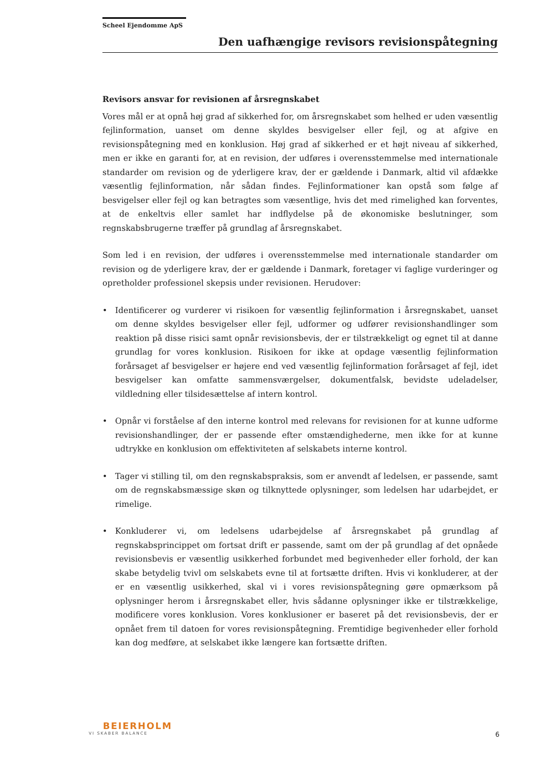Scheel Ejendomme ApS
Den uafhængige revisors revisionspåtegning
Revisors ansvar for revisionen af årsregnskabet
Vores mål er at opnå høj grad af sikkerhed for, om årsregnskabet som helhed er uden væsentlig fejlinformation, uanset om denne skyldes besvigelser eller fejl, og at afgive en revisionspåtegning med en konklusion. Høj grad af sikkerhed er et højt niveau af sikkerhed, men er ikke en garanti for, at en revision, der udføres i overensstemmelse med internationale standarder om revision og de yderligere krav, der er gældende i Danmark, altid vil afdække væsentlig fejlinformation, når sådan findes. Fejlinformationer kan opstå som følge af besvigelser eller fejl og kan betragtes som væsentlige, hvis det med rimelighed kan forventes, at de enkeltvis eller samlet har indflydelse på de økonomiske beslutninger, som regnskabsbrugerne træffer på grundlag af årsregnskabet.
Som led i en revision, der udføres i overensstemmelse med internationale standarder om revision og de yderligere krav, der er gældende i Danmark, foretager vi faglige vurderinger og opretholder professionel skepsis under revisionen. Herudover:
• Identificerer og vurderer vi risikoen for væsentlig fejlinformation i årsregnskabet, uanset om denne skyldes besvigelser eller fejl, udformer og udfører revisionshandlinger som reaktion på disse risici samt opnår revisionsbevis, der er tilstrækkeligt og egnet til at danne grundlag for vores konklusion. Risikoen for ikke at opdage væsentlig fejlinformation forårsaget af besvigelser er højere end ved væsentlig fejlinformation forårsaget af fejl, idet besvigelser kan omfatte sammensværgelser, dokumentfalsk, bevidste udeladelser, vildledning eller tilsidesættelse af intern kontrol.
• Opnår vi forståelse af den interne kontrol med relevans for revisionen for at kunne udforme revisionshandlinger, der er passende efter omstændighederne, men ikke for at kunne udtrykke en konklusion om effektiviteten af selskabets interne kontrol.
• Tager vi stilling til, om den regnskabspraksis, som er anvendt af ledelsen, er passende, samt om de regnskabsmæssige skøn og tilknyttede oplysninger, som ledelsen har udarbejdet, er rimelige.
• Konkluderer vi, om ledelsens udarbejdelse af årsregnskabet på grundlag af regnskabsprincippet om fortsat drift er passende, samt om der på grundlag af det opnåede revisionsbevis er væsentlig usikkerhed forbundet med begivenheder eller forhold, der kan skabe betydelig tvivl om selskabets evne til at fortsætte driften. Hvis vi konkluderer, at der er en væsentlig usikkerhed, skal vi i vores revisionspåtegning gøre opmærksom på oplysninger herom i årsregnskabet eller, hvis sådanne oplysninger ikke er tilstrækkelige, modificere vores konklusion. Vores konklusioner er baseret på det revisionsbevis, der er opnået frem til datoen for vores revisionspåtegning. Fremtidige begivenheder eller forhold kan dog medføre, at selskabet ikke længere kan fortsætte driften.
BEIERHOLM
VI SKABER BALANCE
6